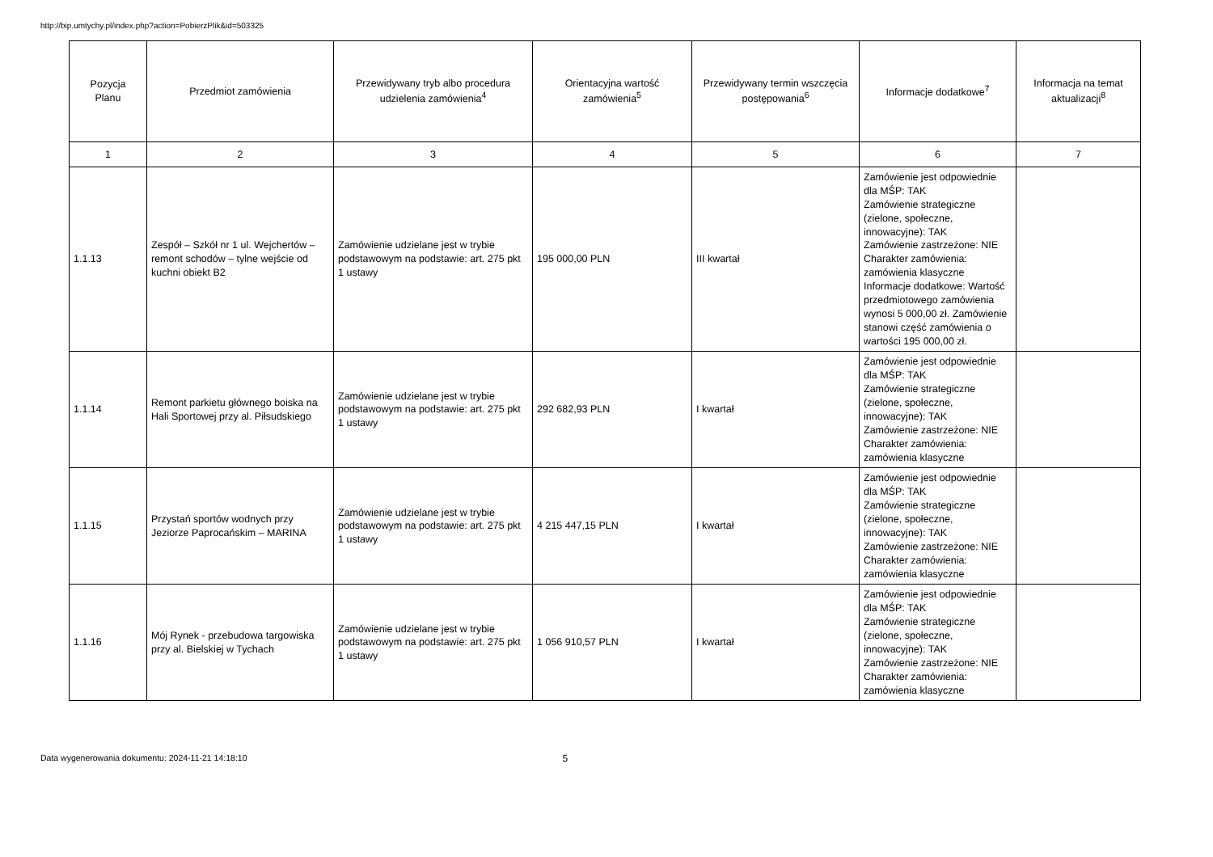http://bip.umtychy.pl/index.php?action=PobierzPlik&id=503325
| Pozycja Planu | Przedmiot zamówienia | Przewidywany tryb albo procedura udzielenia zamówienia<sup>4</sup> | Orientacyjna wartość zamówienia<sup>5</sup> | Przewidywany termin wszczęcia postępowania<sup>6</sup> | Informacje dodatkowe<sup>7</sup> | Informacja na temat aktualizacji<sup>8</sup> |
| --- | --- | --- | --- | --- | --- | --- |
| 1 | 2 | 3 | 4 | 5 | 6 | 7 |
| 1.1.13 | Zespół – Szkół nr 1 ul. Wejchertów – remont schodów – tylne wejście od kuchni obiekt B2 | Zamówienie udzielane jest w trybie podstawowym na podstawie: art. 275 pkt 1 ustawy | 195 000,00 PLN | III kwartał | Zamówienie jest odpowiednie dla MŚP: TAK Zamówienie strategiczne (zielone, społeczne, innowacyjne): TAK Zamówienie zastrzeżone: NIE Charakter zamówienia: zamówienia klasyczne Informacje dodatkowe: Wartość przedmiotowego zamówienia wynosi 5 000,00 zł. Zamówienie stanowi część zamówienia o wartości 195 000,00 zł. | |
| 1.1.14 | Remont parkietu głównego boiska na Hali Sportowej przy al. Piłsudskiego | Zamówienie udzielane jest w trybie podstawowym na podstawie: art. 275 pkt 1 ustawy | 292 682,93 PLN | I kwartał | Zamówienie jest odpowiednie dla MŚP: TAK Zamówienie strategiczne (zielone, społeczne, innowacyjne): TAK Zamówienie zastrzeżone: NIE Charakter zamówienia: zamówienia klasyczne | |
| 1.1.15 | Przystań sportów wodnych przy Jeziorze Paprocańskim – MARINA | Zamówienie udzielane jest w trybie podstawowym na podstawie: art. 275 pkt 1 ustawy | 4 215 447,15 PLN | I kwartał | Zamówienie jest odpowiednie dla MŚP: TAK Zamówienie strategiczne (zielone, społeczne, innowacyjne): TAK Zamówienie zastrzeżone: NIE Charakter zamówienia: zamówienia klasyczne | |
| 1.1.16 | Mój Rynek - przebudowa targowiska przy al. Bielskiej w Tychach | Zamówienie udzielane jest w trybie podstawowym na podstawie: art. 275 pkt 1 ustawy | 1 056 910,57 PLN | I kwartał | Zamówienie jest odpowiednie dla MŚP: TAK Zamówienie strategiczne (zielone, społeczne, innowacyjne): TAK Zamówienie zastrzeżone: NIE Charakter zamówienia: zamówienia klasyczne | |
Data wygenerowania dokumentu: 2024-11-21 14:18:10 5